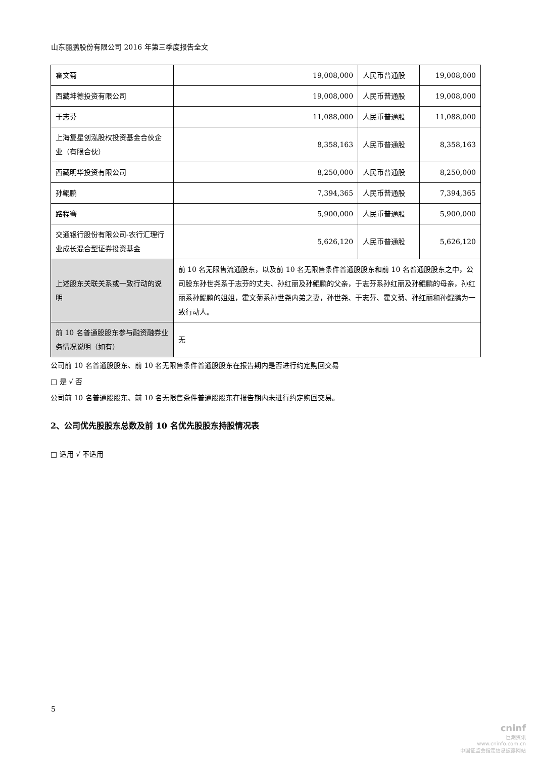山东丽鹏股份有限公司 2016 年第三季度报告全文
| 霍文菊 | 19,008,000 | 人民币普通股 | 19,008,000 |
| 西藏坤德投资有限公司 | 19,008,000 | 人民币普通股 | 19,008,000 |
| 于志芬 | 11,088,000 | 人民币普通股 | 11,088,000 |
| 上海复星创泓股权投资基金合伙企业（有限合伙） | 8,358,163 | 人民币普通股 | 8,358,163 |
| 西藏明华投资有限公司 | 8,250,000 | 人民币普通股 | 8,250,000 |
| 孙鲲鹏 | 7,394,365 | 人民币普通股 | 7,394,365 |
| 路程骞 | 5,900,000 | 人民币普通股 | 5,900,000 |
| 交通银行股份有限公司-农行汇理行业成长混合型证券投资基金 | 5,626,120 | 人民币普通股 | 5,626,120 |
| 上述股东关联关系或一致行动的说明 | 前 10 名无限售流通股东，以及前 10 名无限售条件普通股股东和前 10 名普通股股东之中，公司股东孙世尧系于志芬的丈夫、孙红丽及孙鲲鹏的父亲，于志芬系孙红丽及孙鲲鹏的母亲，孙红丽系孙鲲鹏的姐姐，霍文菊系孙世尧内弟之妻，孙世尧、于志芬、霍文菊、孙红丽和孙鲲鹏为一致行动人。 | | |
| 前 10 名普通股股东参与融资融券业务情况说明（如有） | 无 | | |
公司前 10 名普通股股东、前 10 名无限售条件普通股股东在报告期内是否进行约定购回交易
□ 是 √ 否
公司前 10 名普通股股东、前 10 名无限售条件普通股股东在报告期内未进行约定购回交易。
2、公司优先股股东总数及前 10 名优先股股东持股情况表
□ 适用 √ 不适用
5
cninf
巨潮资讯
www.cninfo.com.cn
中国证监会指定信息披露网站